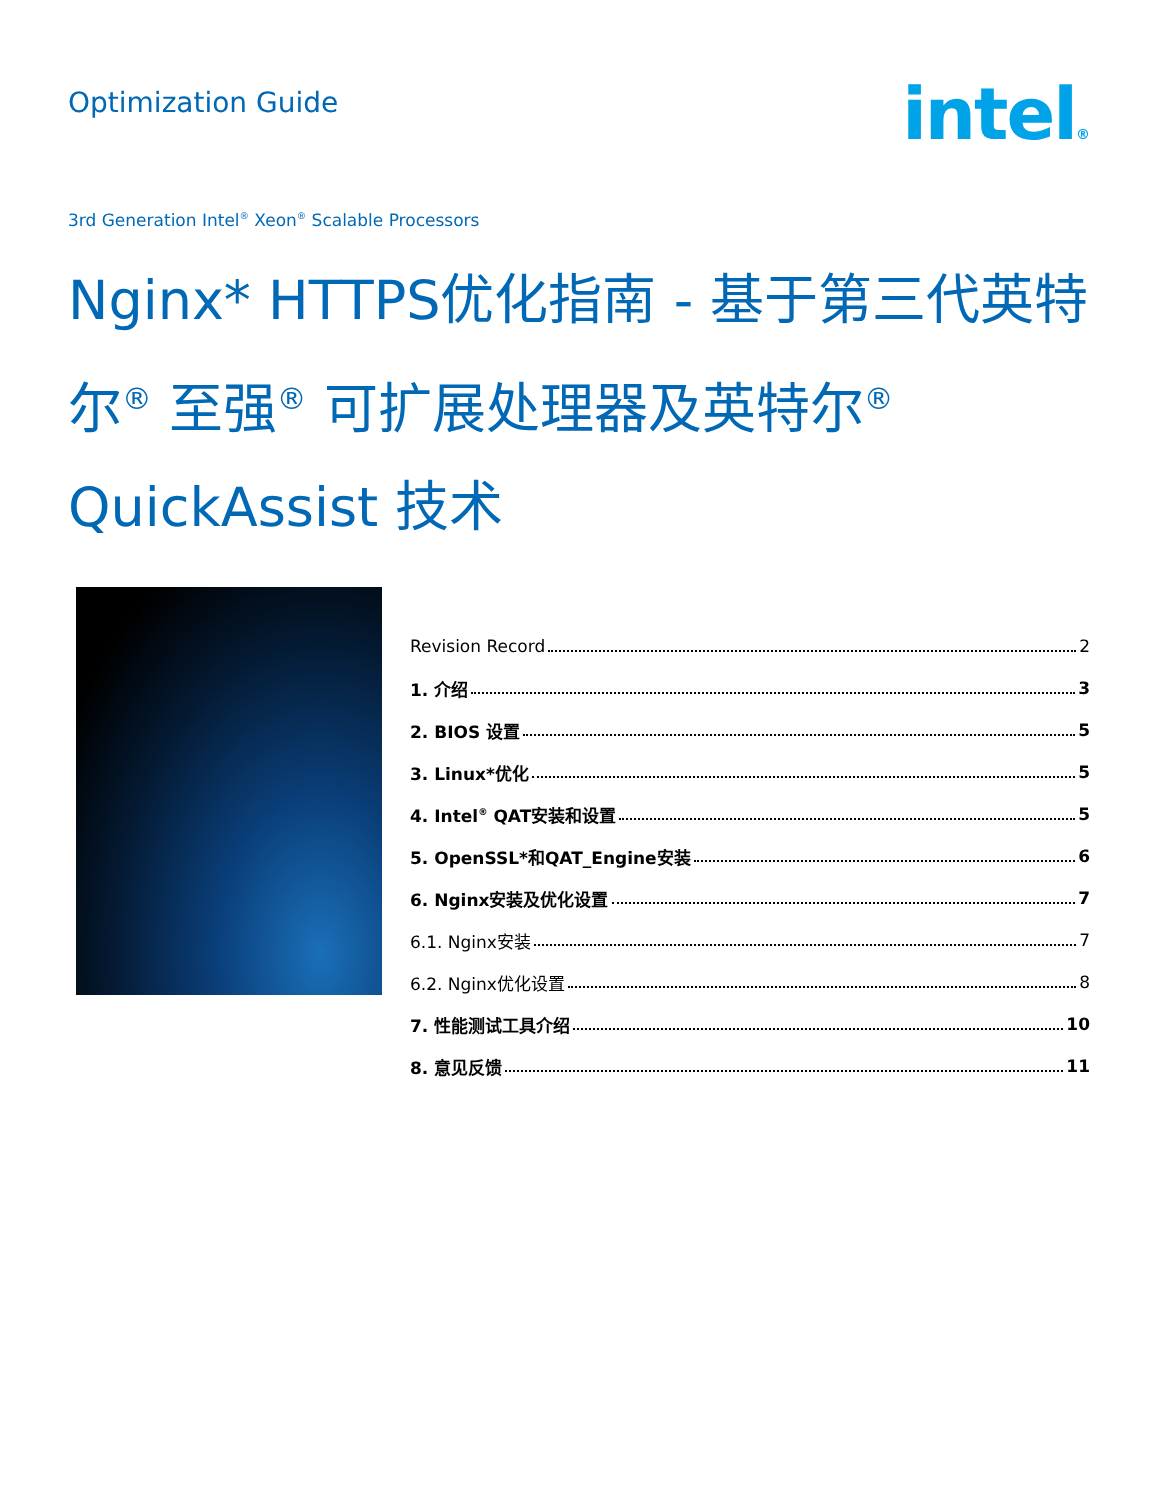Optimization Guide
intel®
3rd Generation Intel<sup>®</sup> Xeon<sup>®</sup> Scalable Processors
Nginx* HTTPS优化指南 - 基于第三代英特尔<sup>®</sup> 至强<sup>®</sup> 可扩展处理器及英特尔<sup>®</sup> QuickAssist 技术
Revision Record 2
1. 介绍 3
2. BIOS 设置 5
3. Linux*优化 5
4. Intel<sup>®</sup> QAT安装和设置 5
5. OpenSSL*和QAT_Engine安装 6
6. Nginx安装及优化设置 7
6.1. Nginx安装 7
6.2. Nginx优化设置 8
7. 性能测试工具介绍 10
8. 意见反馈 11